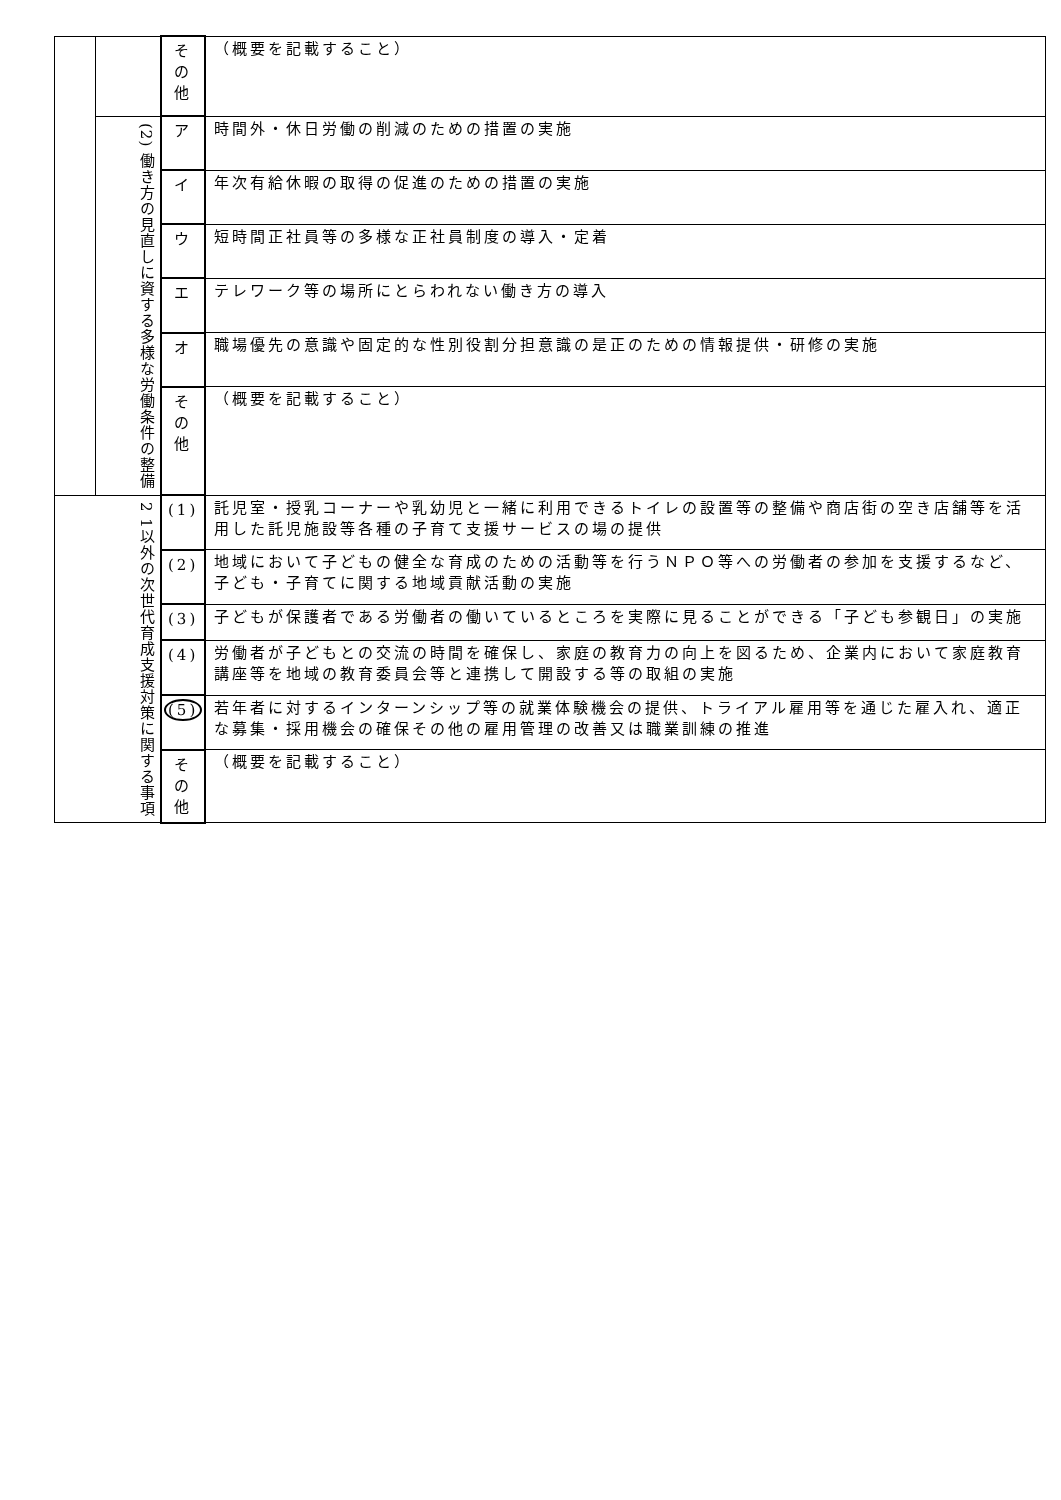| | | そ の 他 | （概要を記載すること） |
| | (2) 働き方の見直しに資する多様な労働条件の整備 | ア | 時間外・休日労働の削減のための措置の実施 |
| | | イ | 年次有給休暇の取得の促進のための措置の実施 |
| | | ウ | 短時間正社員等の多様な正社員制度の導入・定着 |
| | | エ | テレワーク等の場所にとらわれない働き方の導入 |
| | | オ | 職場優先の意識や固定的な性別役割分担意識の是正のための情報提供・研修の実施 |
| | | そ の 他 | （概要を記載すること） |
| 2 1以外の次世代育成支援対策に関する事項 | | (1) | 託児室・授乳コーナーや乳幼児と一緒に利用できるトイレの設置等の整備や商店街の空き店舗等を活用した託児施設等各種の子育て支援サービスの場の提供 |
| | | (2) | 地域において子どもの健全な育成のための活動等を行うＮＰＯ等への労働者の参加を支援するなど、子ども・子育てに関する地域貢献活動の実施 |
| | | (3) | 子どもが保護者である労働者の働いているところを実際に見ることができる「子ども参観日」の実施 |
| | | (4) | 労働者が子どもとの交流の時間を確保し、家庭の教育力の向上を図るため、企業内において家庭教育講座等を地域の教育委員会等と連携して開設する等の取組の実施 |
| | | (5) | 若年者に対するインターンシップ等の就業体験機会の提供、トライアル雇用等を通じた雇入れ、適正な募集・採用機会の確保その他の雇用管理の改善又は職業訓練の推進 |
| | | そ の 他 | （概要を記載すること） |